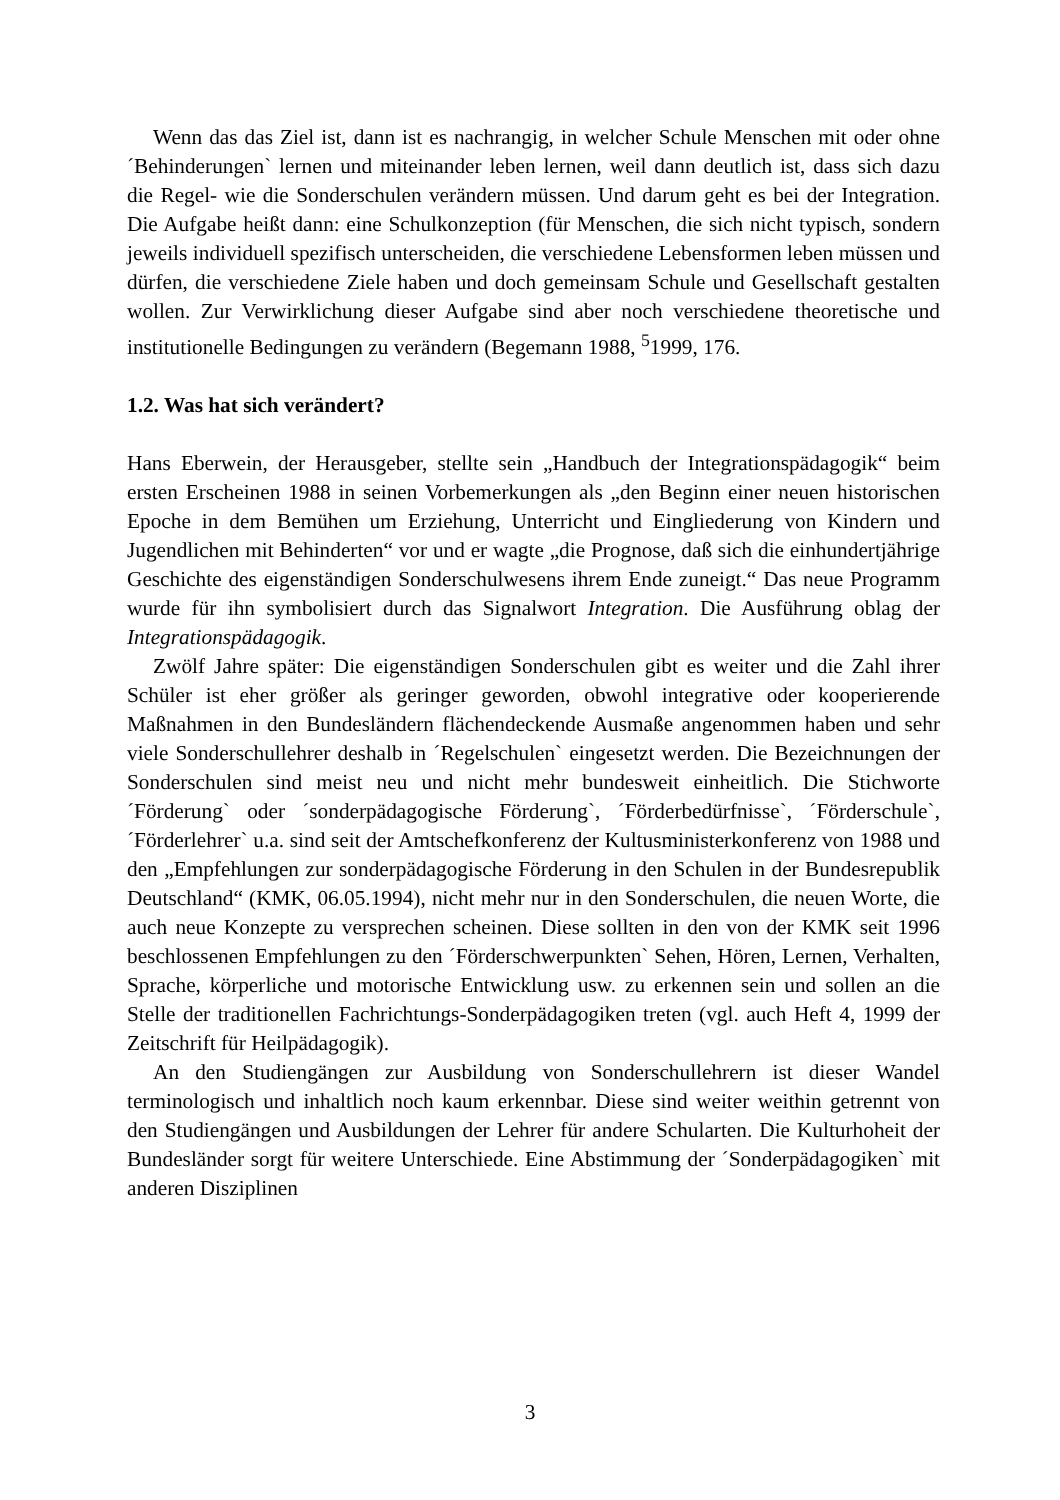Wenn das das Ziel ist, dann ist es nachrangig, in welcher Schule Menschen mit oder ohne ´Behinderungen` lernen und miteinander leben lernen, weil dann deutlich ist, dass sich dazu die Regel- wie die Sonderschulen verändern müssen. Und darum geht es bei der Integration. Die Aufgabe heißt dann: eine Schulkonzeption (für Menschen, die sich nicht typisch, sondern jeweils individuell spezifisch unterscheiden, die verschiedene Lebensformen leben müssen und dürfen, die verschiedene Ziele haben und doch gemeinsam Schule und Gesellschaft gestalten wollen. Zur Verwirklichung dieser Aufgabe sind aber noch verschiedene theoretische und institutionelle Bedingungen zu verändern (Begemann 1988, <sup>5</sup>1999, 176.
1.2. Was hat sich verändert?
Hans Eberwein, der Herausgeber, stellte sein „Handbuch der Integrationspädagogik“ beim ersten Erscheinen 1988 in seinen Vorbemerkungen als „den Beginn einer neuen historischen Epoche in dem Bemühen um Erziehung, Unterricht und Eingliederung von Kindern und Jugendlichen mit Behinderten“ vor und er wagte „die Prognose, daß sich die einhundertjährige Geschichte des eigenständigen Sonderschulwesens ihrem Ende zuneigt.“ Das neue Programm wurde für ihn symbolisiert durch das Signalwort Integration. Die Ausführung oblag der Integrationspädagogik.
Zwölf Jahre später: Die eigenständigen Sonderschulen gibt es weiter und die Zahl ihrer Schüler ist eher größer als geringer geworden, obwohl integrative oder kooperierende Maßnahmen in den Bundesländern flächendeckende Ausmaße angenommen haben und sehr viele Sonderschullehrer deshalb in ´Regelschulen` eingesetzt werden. Die Bezeichnungen der Sonderschulen sind meist neu und nicht mehr bundesweit einheitlich. Die Stichworte ´Förderung` oder ´sonderpädagogische Förderung`, ´Förderbedürfnisse`, ´Förderschule`, ´Förderlehrer` u.a. sind seit der Amtschefkonferenz der Kultusministerkonferenz von 1988 und den „Empfehlungen zur sonderpädagogische Förderung in den Schulen in der Bundesrepublik Deutschland“ (KMK, 06.05.1994), nicht mehr nur in den Sonderschulen, die neuen Worte, die auch neue Konzepte zu versprechen scheinen. Diese sollten in den von der KMK seit 1996 beschlossenen Empfehlungen zu den ´Förderschwerpunkten` Sehen, Hören, Lernen, Verhalten, Sprache, körperliche und motorische Entwicklung usw. zu erkennen sein und sollen an die Stelle der traditionellen Fachrichtungs-Sonderpädagogiken treten (vgl. auch Heft 4, 1999 der Zeitschrift für Heilpädagogik).
An den Studiengängen zur Ausbildung von Sonderschullehrern ist dieser Wandel terminologisch und inhaltlich noch kaum erkennbar. Diese sind weiter weithin getrennt von den Studiengängen und Ausbildungen der Lehrer für andere Schularten. Die Kulturhoheit der Bundesländer sorgt für weitere Unterschiede. Eine Abstimmung der ´Sonderpädagogiken` mit anderen Disziplinen
3